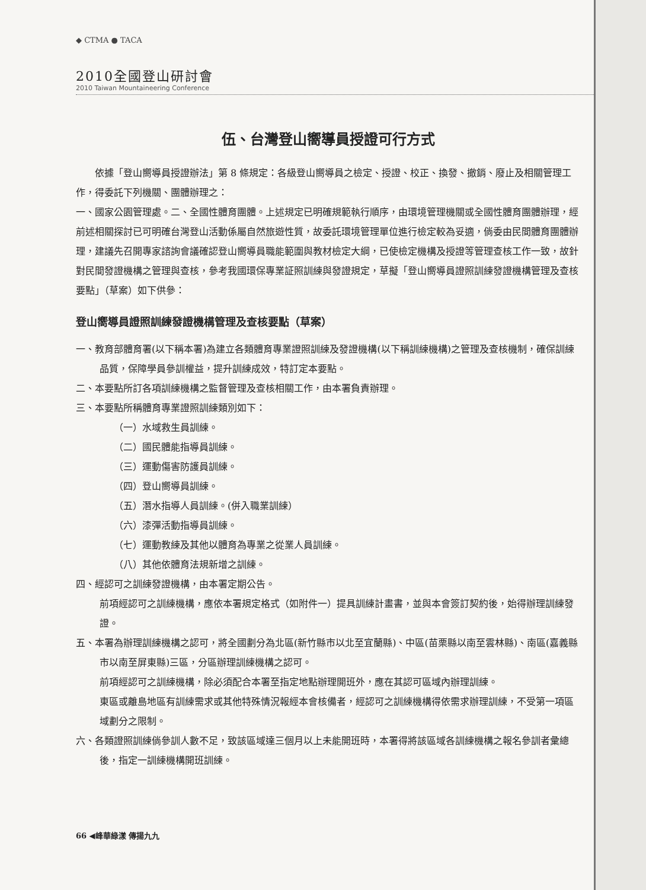◆ CTMA ● TACA
2010全國登山研討會
2010 Taiwan Mountaineering Conference
伍、台灣登山嚮導員授證可行方式
依據「登山嚮導員授證辦法」第 8 條規定：各級登山嚮導員之檢定、授證、校正、換發、撤銷、廢止及相關管理工作，得委託下列機關、團體辦理之：
一、國家公園管理處。二、全國性體育團體。上述規定已明確規範執行順序，由環境管理機關或全國性體育團體辦理，經前述相關探討已可明確台灣登山活動係屬自然旅遊性質，故委託環境管理單位進行檢定較為妥適，倘委由民間體育團體辦理，建議先召開專家諮詢會議確認登山嚮導員職能範圍與教材檢定大綱，已使檢定機構及授證等管理查核工作一致，故針對民間發證機構之管理與查核，參考我國環保專業証照訓練與發證規定，草擬「登山嚮導員證照訓練發證機構管理及查核要點」（草案）如下供參：
登山嚮導員證照訓練發證機構管理及查核要點（草案）
一、教育部體育署(以下稱本署)為建立各類體育專業證照訓練及發證機構(以下稱訓練機構)之管理及查核機制，確保訓練品質，保障學員參訓權益，提升訓練成效，特訂定本要點。
二、本要點所訂各項訓練機構之監督管理及查核相關工作，由本署負責辦理。
三、本要點所稱體育專業證照訓練類別如下：
（一）水域救生員訓練。
（二）國民體能指導員訓練。
（三）運動傷害防護員訓練。
（四）登山嚮導員訓練。
（五）潛水指導人員訓練。(併入職業訓練）
（六）漆彈活動指導員訓練。
（七）運動教練及其他以體育為專業之從業人員訓練。
（八）其他依體育法規新增之訓練。
四、經認可之訓練發證機構，由本署定期公告。
前項經認可之訓練機構，應依本署規定格式（如附件一）提具訓練計畫書，並與本會簽訂契約後，始得辦理訓練發證。
五、本署為辦理訓練機構之認可，將全國劃分為北區(新竹縣市以北至宜蘭縣)、中區(苗栗縣以南至雲林縣)、南區(嘉義縣市以南至屏東縣)三區，分區辦理訓練機構之認可。
前項經認可之訓練機構，除必須配合本署至指定地點辦理開班外，應在其認可區域內辦理訓練。
東區或離島地區有訓練需求或其他特殊情況報經本會核備者，經認可之訓練機構得依需求辦理訓練，不受第一項區域劃分之限制。
六、各類證照訓練倘參訓人數不足，致該區域達三個月以上未能開班時，本署得將該區域各訓練機構之報名參訓者彙總後，指定一訓練機構開班訓練。
66 ◀峰華綠漾 傳揚九九